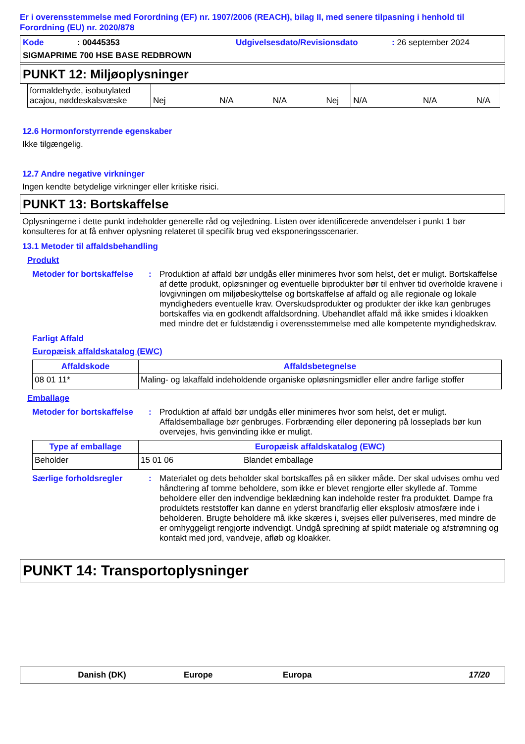Er i overensstemmelse med Forordning (EF) nr. 1907/2006 (REACH), bilag II, med senere tilpasning i henhold til Forordning (EU) nr. 2020/878
Kode: 00445353 Udgivelsesdato/Revisionsdato: 26 september 2024
SIGMAPRIME 700 HSE BASE REDBROWN
PUNKT 12: Miljøoplysninger
| formaldehyde, isobutylated acajou, nøddeskalsvæske | Nej N/A N/A Nej | N/A N/A N/A |
12.6 Hormonforstyrrende egenskaber
Ikke tilgængelig.
12.7 Andre negative virkninger
Ingen kendte betydelige virkninger eller kritiske risici.
PUNKT 13: Bortskaffelse
Oplysningerne i dette punkt indeholder generelle råd og vejledning. Listen over identificerede anvendelser i punkt 1 bør konsulteres for at få enhver oplysning relateret til specifik brug ved eksponeringsscenarier.
13.1 Metoder til affaldsbehandling
Produkt
Metoder for bortskaffelse
:
Produktion af affald bør undgås eller minimeres hvor som helst, det er muligt. Bortskaffelse af dette produkt, opløsninger og eventuelle biprodukter bør til enhver tid overholde kravene i lovgivningen om miljøbeskyttelse og bortskaffelse af affald og alle regionale og lokale myndigheders eventuelle krav. Overskudsprodukter og produkter der ikke kan genbruges bortskaffes via en godkendt affaldsordning. Ubehandlet affald må ikke smides i kloakken med mindre det er fuldstændig i overensstemmelse med alle kompetente myndighedskrav.
Farligt Affald
Europæisk affaldskatalog (EWC)
| Affaldskode | Affaldsbetegnelse |
| --- | --- |
| 08 01 11* | Maling- og lakaffald indeholdende organiske opløsningsmidler eller andre farlige stoffer |
Emballage
Metoder for bortskaffelse
:
Produktion af affald bør undgås eller minimeres hvor som helst, det er muligt. Affaldsemballage bør genbruges. Forbrænding eller deponering på losseplads bør kun overvejes, hvis genvinding ikke er muligt.
| Type af emballage | Europæisk affaldskatalog (EWC) | |
| --- | --- | --- |
| Beholder | 15 01 06 | Blandet emballage |
Særlige forholdsregler :
Materialet og dets beholder skal bortskaffes på en sikker måde. Der skal udvises omhu ved håndtering af tomme beholdere, som ikke er blevet rengjorte eller skyllede af. Tomme beholdere eller den indvendige beklædning kan indeholde rester fra produktet. Dampe fra produktets reststoffer kan danne en yderst brandfarlig eller eksplosiv atmosfære inde i beholderen. Brugte beholdere må ikke skæres i, svejses eller pulveriseres, med mindre de er omhyggeligt rengjorte indvendigt. Undgå spredning af spildt materiale og afstrømning og kontakt med jord, vandveje, afløb og kloakker.
PUNKT 14: Transportoplysninger
Danish (DK) Europe Europa 17/20